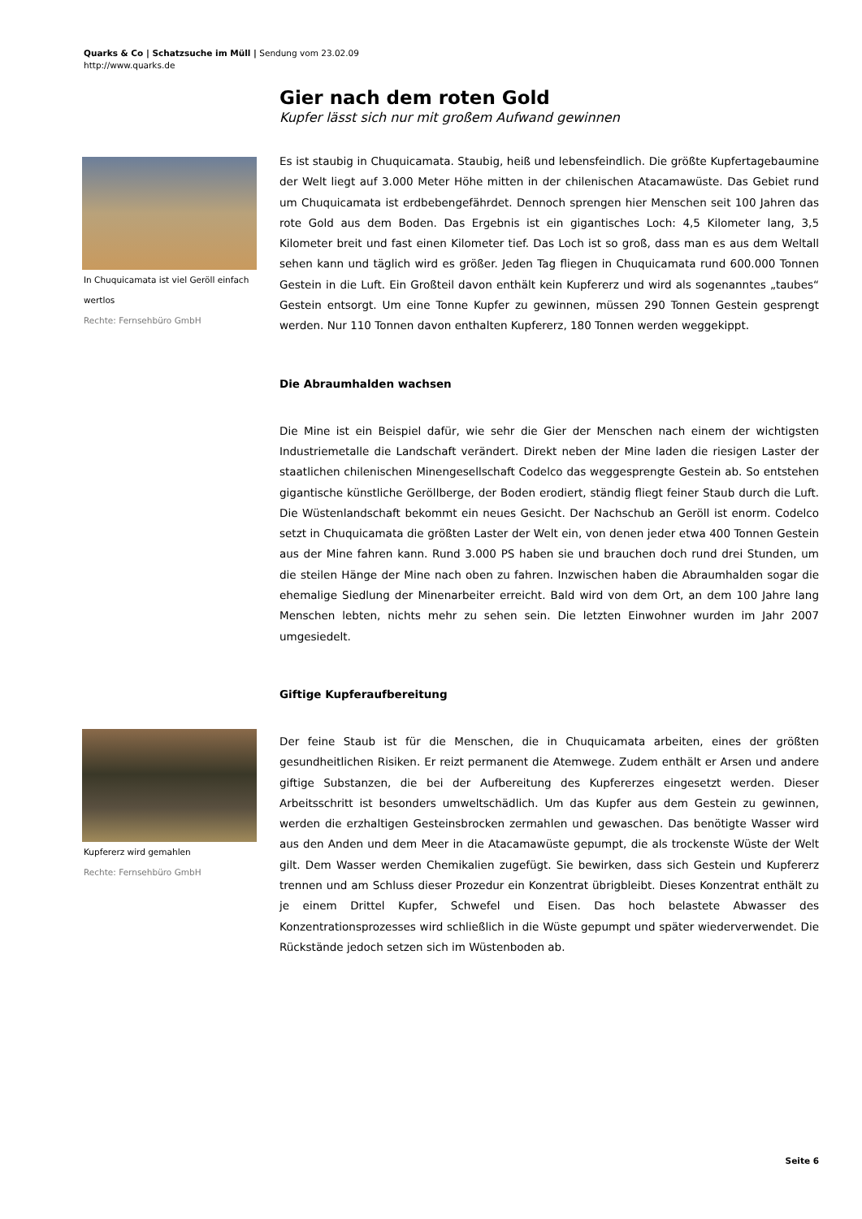Quarks & Co | Schatzsuche im Müll | Sendung vom 23.02.09
http://www.quarks.de
Gier nach dem roten Gold
Kupfer lässt sich nur mit großem Aufwand gewinnen
Es ist staubig in Chuquicamata. Staubig, heiß und lebensfeindlich. Die größte Kupfertagebaumine der Welt liegt auf 3.000 Meter Höhe mitten in der chilenischen Atacamawüste. Das Gebiet rund um Chuquicamata ist erdbebengefährdet. Dennoch sprengen hier Menschen seit 100 Jahren das rote Gold aus dem Boden. Das Ergebnis ist ein gigantisches Loch: 4,5 Kilometer lang, 3,5 Kilometer breit und fast einen Kilometer tief. Das Loch ist so groß, dass man es aus dem Weltall sehen kann und täglich wird es größer. Jeden Tag fliegen in Chuquicamata rund 600.000 Tonnen Gestein in die Luft. Ein Großteil davon enthält kein Kupfererz und wird als sogenanntes „taubes“ Gestein entsorgt. Um eine Tonne Kupfer zu gewinnen, müssen 290 Tonnen Gestein gesprengt werden. Nur 110 Tonnen davon enthalten Kupfererz, 180 Tonnen werden weggekippt.
Die Abraumhalden wachsen
Die Mine ist ein Beispiel dafür, wie sehr die Gier der Menschen nach einem der wichtigsten Industriemetalle die Landschaft verändert. Direkt neben der Mine laden die riesigen Laster der staatlichen chilenischen Minengesellschaft Codelco das weggesprengte Gestein ab. So entstehen gigantische künstliche Geröllberge, der Boden erodiert, ständig fliegt feiner Staub durch die Luft. Die Wüstenlandschaft bekommt ein neues Gesicht. Der Nachschub an Geröll ist enorm. Codelco setzt in Chuquicamata die größten Laster der Welt ein, von denen jeder etwa 400 Tonnen Gestein aus der Mine fahren kann. Rund 3.000 PS haben sie und brauchen doch rund drei Stunden, um die steilen Hänge der Mine nach oben zu fahren. Inzwischen haben die Abraumhalden sogar die ehemalige Siedlung der Minenarbeiter erreicht. Bald wird von dem Ort, an dem 100 Jahre lang Menschen lebten, nichts mehr zu sehen sein. Die letzten Einwohner wurden im Jahr 2007 umgesiedelt.
Giftige Kupferaufbereitung
Der feine Staub ist für die Menschen, die in Chuquicamata arbeiten, eines der größten gesundheitlichen Risiken. Er reizt permanent die Atemwege. Zudem enthält er Arsen und andere giftige Substanzen, die bei der Aufbereitung des Kupfererzes eingesetzt werden. Dieser Arbeitsschritt ist besonders umweltschädlich. Um das Kupfer aus dem Gestein zu gewinnen, werden die erzhaltigen Gesteinsbrocken zermahlen und gewaschen. Das benötigte Wasser wird aus den Anden und dem Meer in die Atacamawüste gepumpt, die als trockenste Wüste der Welt gilt. Dem Wasser werden Chemikalien zugefügt. Sie bewirken, dass sich Gestein und Kupfererz trennen und am Schluss dieser Prozedur ein Konzentrat übrigbleibt. Dieses Konzentrat enthält zu je einem Drittel Kupfer, Schwefel und Eisen. Das hoch belastete Abwasser des Konzentrationsprozesses wird schließlich in die Wüste gepumpt und später wiederverwendet. Die Rückstände jedoch setzen sich im Wüstenboden ab.
In Chuquicamata ist viel Geröll einfach wertlos
Rechte: Fernsehbüro GmbH
Kupfererz wird gemahlen
Rechte: Fernsehbüro GmbH
Seite 6